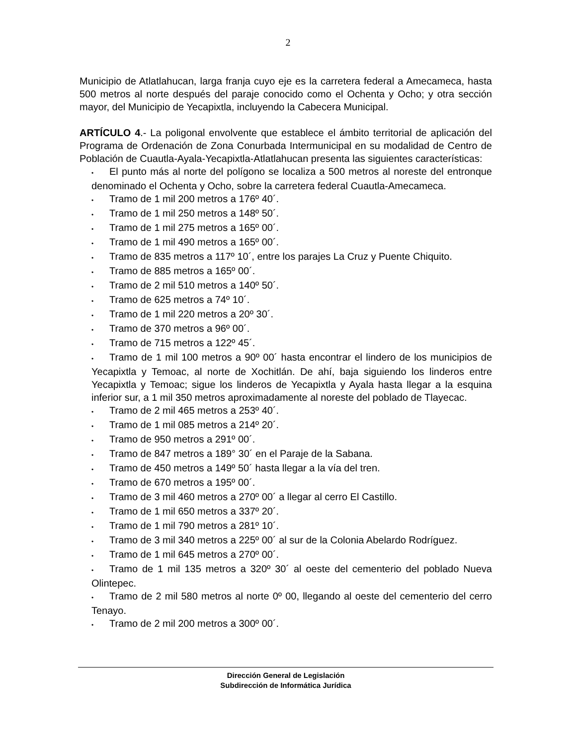2
Municipio de Atlatlahucan, larga franja cuyo eje es la carretera federal a Amecameca, hasta 500 metros al norte después del paraje conocido como el Ochenta y Ocho; y otra sección mayor, del Municipio de Yecapixtla, incluyendo la Cabecera Municipal.
ARTÍCULO 4.- La poligonal envolvente que establece el ámbito territorial de aplicación del Programa de Ordenación de Zona Conurbada Intermunicipal en su modalidad de Centro de Población de Cuautla-Ayala-Yecapixtla-Atlatlahucan presenta las siguientes características:
• El punto más al norte del polígono se localiza a 500 metros al noreste del entronque denominado el Ochenta y Ocho, sobre la carretera federal Cuautla-Amecameca.
• Tramo de 1 mil 200 metros a 176º 40´.
• Tramo de 1 mil 250 metros a 148º 50´.
• Tramo de 1 mil 275 metros a 165º 00´.
• Tramo de 1 mil 490 metros a 165º 00´.
• Tramo de 835 metros a 117º 10´, entre los parajes La Cruz y Puente Chiquito.
• Tramo de 885 metros a 165º 00´.
• Tramo de 2 mil 510 metros a 140º 50´.
• Tramo de 625 metros a 74º 10´.
• Tramo de 1 mil 220 metros a 20º 30´.
• Tramo de 370 metros a 96º 00´.
• Tramo de 715 metros a 122º 45´.
• Tramo de 1 mil 100 metros a 90º 00´ hasta encontrar el lindero de los municipios de Yecapixtla y Temoac, al norte de Xochitlán. De ahí, baja siguiendo los linderos entre Yecapixtla y Temoac; sigue los linderos de Yecapixtla y Ayala hasta llegar a la esquina inferior sur, a 1 mil 350 metros aproximadamente al noreste del poblado de Tlayecac.
• Tramo de 2 mil 465 metros a 253º 40´.
• Tramo de 1 mil 085 metros a 214º 20´.
• Tramo de 950 metros a 291º 00´.
• Tramo de 847 metros a 189° 30´ en el Paraje de la Sabana.
• Tramo de 450 metros a 149º 50´ hasta llegar a la vía del tren.
• Tramo de 670 metros a 195º 00´.
• Tramo de 3 mil 460 metros a 270º 00´ a llegar al cerro El Castillo.
• Tramo de 1 mil 650 metros a 337º 20´.
• Tramo de 1 mil 790 metros a 281º 10´.
• Tramo de 3 mil 340 metros a 225º 00´ al sur de la Colonia Abelardo Rodríguez.
• Tramo de 1 mil 645 metros a 270º 00´.
• Tramo de 1 mil 135 metros a 320º 30´ al oeste del cementerio del poblado Nueva Olintepec.
• Tramo de 2 mil 580 metros al norte 0º 00, llegando al oeste del cementerio del cerro Tenayo.
• Tramo de 2 mil 200 metros a 300º 00´.
Dirección General de Legislación
Subdirección de Informática Jurídica